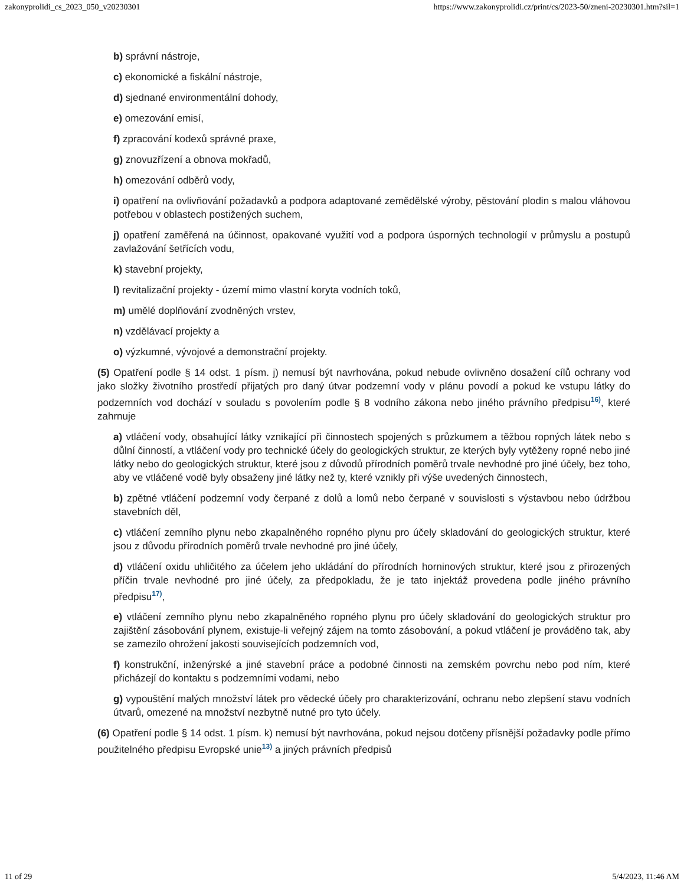zakonyprolidi_cs_2023_050_v20230301 https://www.zakonyprolidi.cz/print/cs/2023-50/zneni-20230301.htm?sil=1
b) správní nástroje,
c) ekonomické a fiskální nástroje,
d) sjednané environmentální dohody,
e) omezování emisí,
f) zpracování kodexů správné praxe,
g) znovuzřízení a obnova mokřadů,
h) omezování odběrů vody,
i) opatření na ovlivňování požadavků a podpora adaptované zemědělské výroby, pěstování plodin s malou vláhovou potřebou v oblastech postižených suchem,
j) opatření zaměřená na účinnost, opakované využití vod a podpora úsporných technologií v průmyslu a postupů zavlažování šetřících vodu,
k) stavební projekty,
l) revitalizační projekty - území mimo vlastní koryta vodních toků,
m) umělé doplňování zvodněných vrstev,
n) vzdělávací projekty a
o) výzkumné, vývojové a demonstrační projekty.
(5) Opatření podle § 14 odst. 1 písm. j) nemusí být navrhována, pokud nebude ovlivněno dosažení cílů ochrany vod jako složky životního prostředí přijatých pro daný útvar podzemní vody v plánu povodí a pokud ke vstupu látky do podzemních vod dochází v souladu s povolením podle § 8 vodního zákona nebo jiného právního předpisu<sup>16)</sup>, které zahrnuje
a) vtláčení vody, obsahující látky vznikající při činnostech spojených s průzkumem a těžbou ropných látek nebo s důlní činností, a vtláčení vody pro technické účely do geologických struktur, ze kterých byly vytěženy ropné nebo jiné látky nebo do geologických struktur, které jsou z důvodů přírodních poměrů trvale nevhodné pro jiné účely, bez toho, aby ve vtláčené vodě byly obsaženy jiné látky než ty, které vznikly při výše uvedených činnostech,
b) zpětné vtláčení podzemní vody čerpané z dolů a lomů nebo čerpané v souvislosti s výstavbou nebo údržbou stavebních děl,
c) vtláčení zemního plynu nebo zkapalněného ropného plynu pro účely skladování do geologických struktur, které jsou z důvodu přírodních poměrů trvale nevhodné pro jiné účely,
d) vtláčení oxidu uhličitého za účelem jeho ukládání do přírodních horninových struktur, které jsou z přirozených příčin trvale nevhodné pro jiné účely, za předpokladu, že je tato injektáž provedena podle jiného právního předpisu<sup>17)</sup>,
e) vtláčení zemního plynu nebo zkapalněného ropného plynu pro účely skladování do geologických struktur pro zajištění zásobování plynem, existuje-li veřejný zájem na tomto zásobování, a pokud vtláčení je prováděno tak, aby se zamezilo ohrožení jakosti souvisejících podzemních vod,
f) konstrukční, inženýrské a jiné stavební práce a podobné činnosti na zemském povrchu nebo pod ním, které přicházejí do kontaktu s podzemními vodami, nebo
g) vypouštění malých množství látek pro vědecké účely pro charakterizování, ochranu nebo zlepšení stavu vodních útvarů, omezené na množství nezbytně nutné pro tyto účely.
(6) Opatření podle § 14 odst. 1 písm. k) nemusí být navrhována, pokud nejsou dotčeny přísnější požadavky podle přímo použitelného předpisu Evropské unie<sup>13)</sup> a jiných právních předpisů
11 of 29 5/4/2023, 11:46 AM